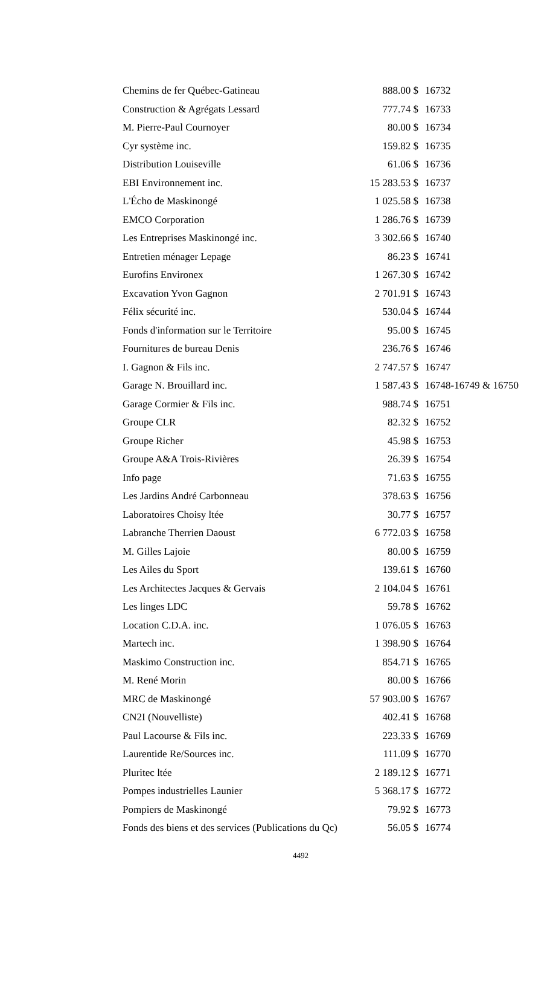| Chemins de fer Québec-Gatineau | 888.00 $ | 16732 |
| Construction & Agrégats Lessard | 777.74 $ | 16733 |
| M. Pierre-Paul Cournoyer | 80.00 $ | 16734 |
| Cyr système inc. | 159.82 $ | 16735 |
| Distribution Louiseville | 61.06 $ | 16736 |
| EBI Environnement inc. | 15 283.53 $ | 16737 |
| L'Écho de Maskinongé | 1 025.58 $ | 16738 |
| EMCO Corporation | 1 286.76 $ | 16739 |
| Les Entreprises Maskinongé inc. | 3 302.66 $ | 16740 |
| Entretien ménager Lepage | 86.23 $ | 16741 |
| Eurofins Environex | 1 267.30 $ | 16742 |
| Excavation Yvon Gagnon | 2 701.91 $ | 16743 |
| Félix sécurité inc. | 530.04 $ | 16744 |
| Fonds d'information sur le Territoire | 95.00 $ | 16745 |
| Fournitures de bureau Denis | 236.76 $ | 16746 |
| I. Gagnon & Fils inc. | 2 747.57 $ | 16747 |
| Garage N. Brouillard inc. | 1 587.43 $ | 16748-16749 & 16750 |
| Garage Cormier & Fils inc. | 988.74 $ | 16751 |
| Groupe CLR | 82.32 $ | 16752 |
| Groupe Richer | 45.98 $ | 16753 |
| Groupe A&A Trois-Rivières | 26.39 $ | 16754 |
| Info page | 71.63 $ | 16755 |
| Les Jardins André Carbonneau | 378.63 $ | 16756 |
| Laboratoires Choisy ltée | 30.77 $ | 16757 |
| Labranche Therrien Daoust | 6 772.03 $ | 16758 |
| M. Gilles Lajoie | 80.00 $ | 16759 |
| Les Ailes du Sport | 139.61 $ | 16760 |
| Les Architectes Jacques & Gervais | 2 104.04 $ | 16761 |
| Les linges LDC | 59.78 $ | 16762 |
| Location C.D.A. inc. | 1 076.05 $ | 16763 |
| Martech inc. | 1 398.90 $ | 16764 |
| Maskimo Construction inc. | 854.71 $ | 16765 |
| M. René Morin | 80.00 $ | 16766 |
| MRC de Maskinongé | 57 903.00 $ | 16767 |
| CN2I (Nouvelliste) | 402.41 $ | 16768 |
| Paul Lacourse & Fils inc. | 223.33 $ | 16769 |
| Laurentide Re/Sources inc. | 111.09 $ | 16770 |
| Pluritec ltée | 2 189.12 $ | 16771 |
| Pompes industrielles Launier | 5 368.17 $ | 16772 |
| Pompiers de Maskinongé | 79.92 $ | 16773 |
| Fonds des biens et des services (Publications du Qc) | 56.05 $ | 16774 |
4492